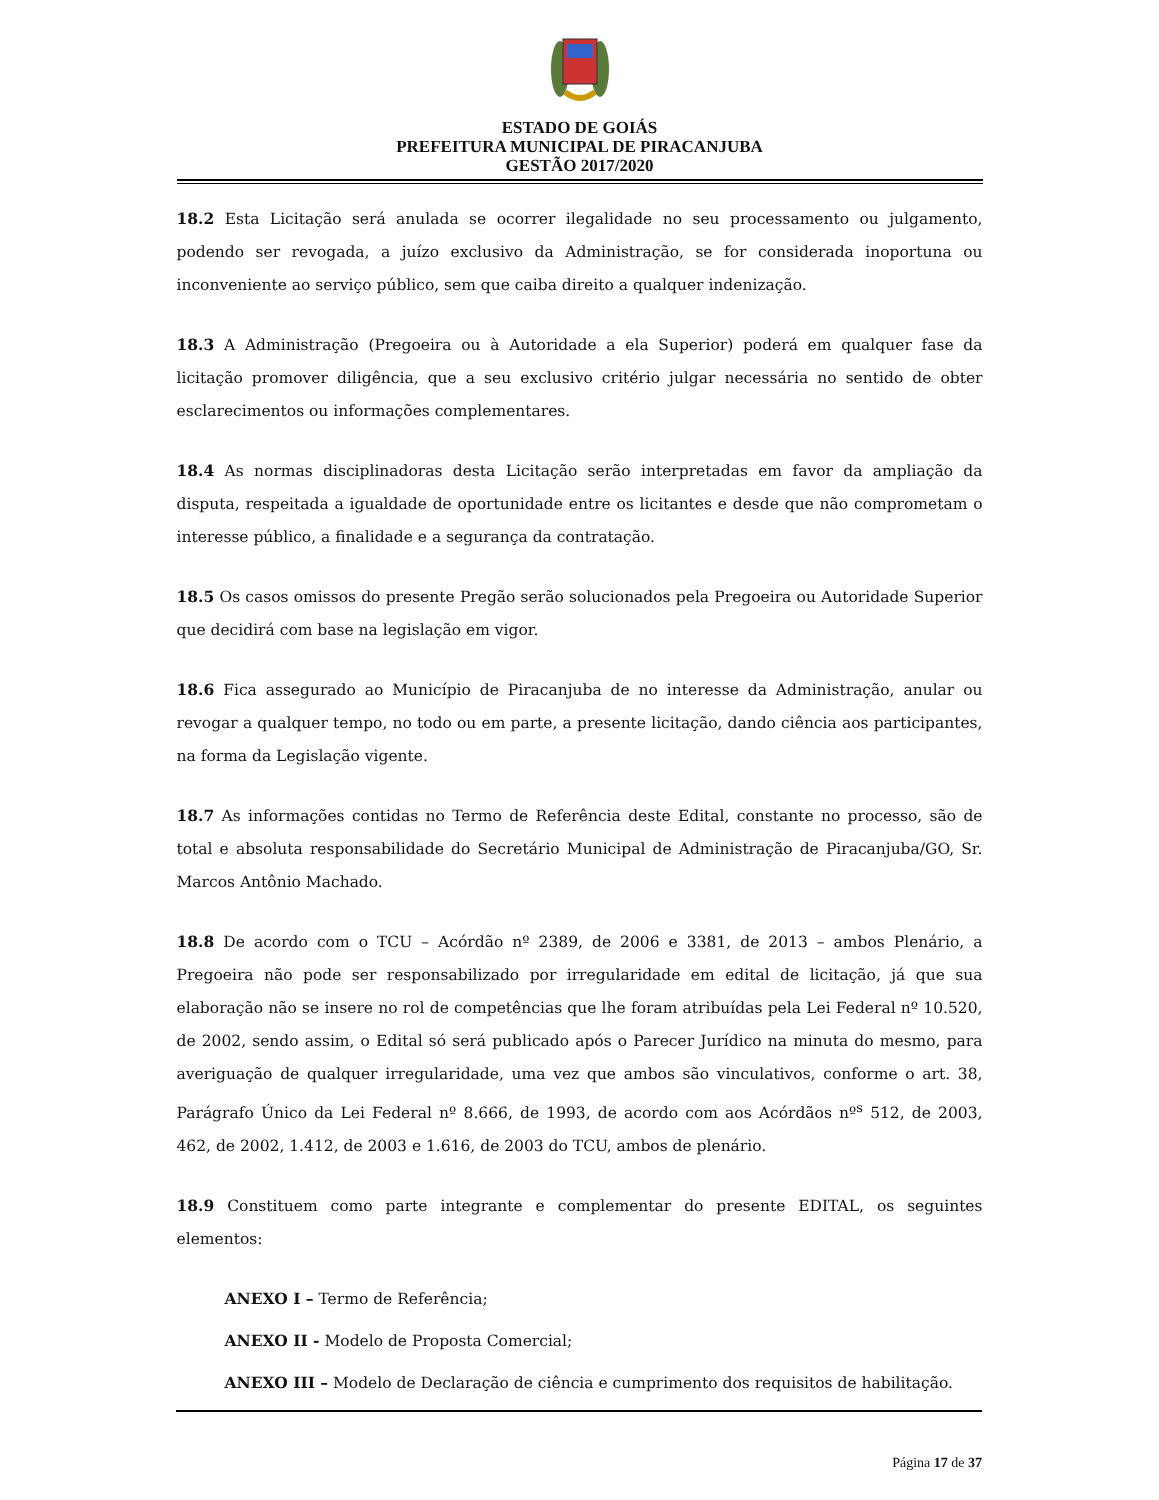ESTADO DE GOIÁS
PREFEITURA MUNICIPAL DE PIRACANJUBA
GESTÃO 2017/2020
18.2 Esta Licitação será anulada se ocorrer ilegalidade no seu processamento ou julgamento, podendo ser revogada, a juízo exclusivo da Administração, se for considerada inoportuna ou inconveniente ao serviço público, sem que caiba direito a qualquer indenização.
18.3 A Administração (Pregoeira ou à Autoridade a ela Superior) poderá em qualquer fase da licitação promover diligência, que a seu exclusivo critério julgar necessária no sentido de obter esclarecimentos ou informações complementares.
18.4 As normas disciplinadoras desta Licitação serão interpretadas em favor da ampliação da disputa, respeitada a igualdade de oportunidade entre os licitantes e desde que não comprometam o interesse público, a finalidade e a segurança da contratação.
18.5 Os casos omissos do presente Pregão serão solucionados pela Pregoeira ou Autoridade Superior que decidirá com base na legislação em vigor.
18.6 Fica assegurado ao Município de Piracanjuba de no interesse da Administração, anular ou revogar a qualquer tempo, no todo ou em parte, a presente licitação, dando ciência aos participantes, na forma da Legislação vigente.
18.7 As informações contidas no Termo de Referência deste Edital, constante no processo, são de total e absoluta responsabilidade do Secretário Municipal de Administração de Piracanjuba/GO, Sr. Marcos Antônio Machado.
18.8 De acordo com o TCU – Acórdão nº 2389, de 2006 e 3381, de 2013 – ambos Plenário, a Pregoeira não pode ser responsabilizado por irregularidade em edital de licitação, já que sua elaboração não se insere no rol de competências que lhe foram atribuídas pela Lei Federal nº 10.520, de 2002, sendo assim, o Edital só será publicado após o Parecer Jurídico na minuta do mesmo, para averiguação de qualquer irregularidade, uma vez que ambos são vinculativos, conforme o art. 38, Parágrafo Único da Lei Federal nº 8.666, de 1993, de acordo com aos Acórdãos nº<sup>s</sup> 512, de 2003, 462, de 2002, 1.412, de 2003 e 1.616, de 2003 do TCU, ambos de plenário.
18.9 Constituem como parte integrante e complementar do presente EDITAL, os seguintes elementos:
ANEXO I – Termo de Referência;
ANEXO II - Modelo de Proposta Comercial;
ANEXO III – Modelo de Declaração de ciência e cumprimento dos requisitos de habilitação.
Página 17 de 37